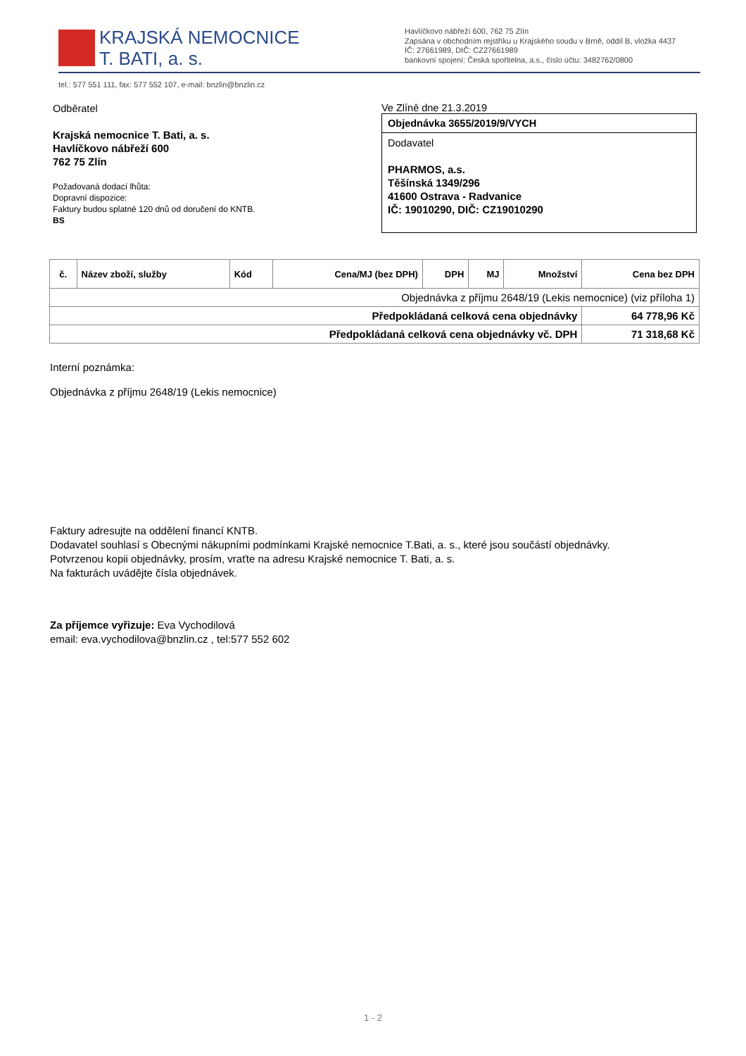KRAJSKÁ NEMOCNICE
T. BATI, a. s.
Havlíčkovo nábřeží 600, 762 75 Zlín
Zapsána v obchodním rejstříku u Krajského soudu v Brně, oddíl B, vložka 4437
IČ: 27661989, DIČ: CZ27661989
bankovní spojení: Česká spořitelna, a.s., číslo účtu: 3482762/0800
tel.: 577 551 111, fax: 577 552 107, e-mail: bnzlin@bnzlin.cz
Odběratel
Krajská nemocnice T. Bati, a. s.
Havlíčkovo nábřeží 600
762 75 Zlín
Požadovaná dodací lhůta:
Dopravní dispozice:
Faktury budou splatné 120 dnů od doručení do KNTB.
BS
Ve Zlíně dne 21.3.2019
Objednávka 3655/2019/9/VYCH
Dodavatel
PHARMOS, a.s.
Těšínská 1349/296
41600 Ostrava - Radvanice
IČ: 19010290, DIČ: CZ19010290
| č. | Název zboží, služby | Kód | Cena/MJ (bez DPH) | DPH | MJ | Množství | Cena bez DPH |
| --- | --- | --- | --- | --- | --- | --- | --- |
| Objednávka z příjmu 2648/19 (Lekis nemocnice) (viz příloha 1) | | | | | | | |
| Předpokládaná celková cena objednávky | | | | | | | 64 778,96 Kč |
| Předpokládaná celková cena objednávky vč. DPH | | | | | | | 71 318,68 Kč |
Interní poznámka:
Objednávka z příjmu 2648/19 (Lekis nemocnice)
Faktury adresujte na oddělení financí KNTB.
Dodavatel souhlasí s Obecnými nákupními podmínkami Krajské nemocnice T.Bati, a. s., které jsou součástí objednávky.
Potvrzenou kopii objednávky, prosím, vraťte na adresu Krajské nemocnice T. Bati, a. s.
Na fakturách uvádějte čísla objednávek.
Za příjemce vyřizuje: Eva Vychodilová
email: eva.vychodilova@bnzlin.cz , tel:577 552 602
1 - 2